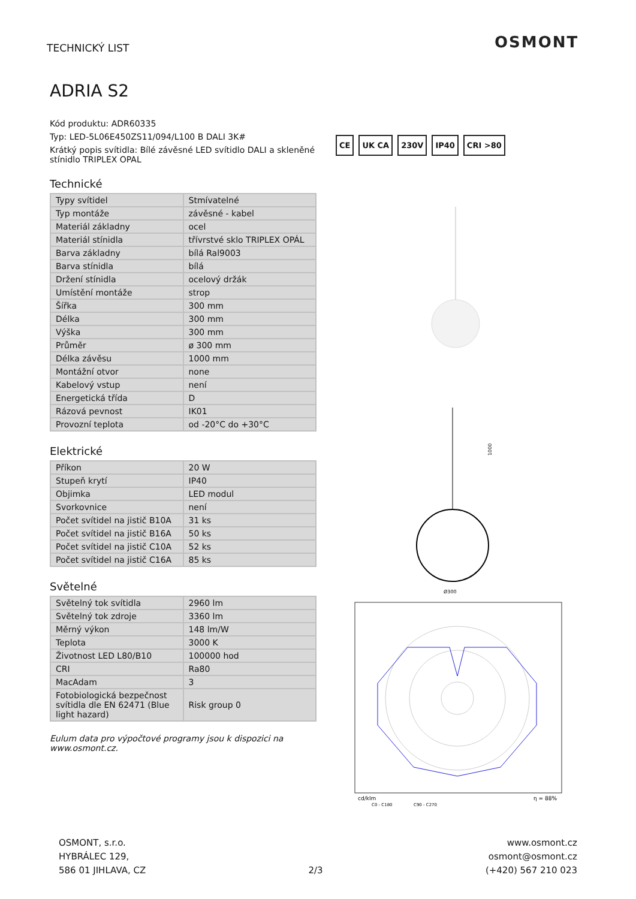TECHNICKÝ LIST OSMONT
ADRIA S2
Kód produktu: ADR60335
Typ: LED-5L06E450ZS11/094/L100 B DALI 3K#
Krátký popis svítidla: Bílé závěsné LED svítidlo DALI a skleněné stínidlo TRIPLEX OPAL
Technické
| Typy svítidel | Stmívatelné |
| Typ montáže | závěsné - kabel |
| Materiál základny | ocel |
| Materiál stínidla | třívrstvé sklo TRIPLEX OPÁL |
| Barva základny | bílá Ral9003 |
| Barva stínidla | bílá |
| Držení stínidla | ocelový držák |
| Umístění montáže | strop |
| Šířka | 300 mm |
| Délka | 300 mm |
| Výška | 300 mm |
| Průměr | ø 300 mm |
| Délka závěsu | 1000 mm |
| Montážní otvor | none |
| Kabelový vstup | není |
| Energetická třída | D |
| Rázová pevnost | IK01 |
| Provozní teplota | od -20°C do +30°C |
Elektrické
| Příkon | 20 W |
| Stupeň krytí | IP40 |
| Objimka | LED modul |
| Svorkovnice | není |
| Počet svítidel na jistič B10A | 31 ks |
| Počet svítidel na jistič B16A | 50 ks |
| Počet svítidel na jistič C10A | 52 ks |
| Počet svítidel na jistič C16A | 85 ks |
Světelné
| Světelný tok svítidla | 2960 lm |
| Světelný tok zdroje | 3360 lm |
| Měrný výkon | 148 lm/W |
| Teplota | 3000 K |
| Životnost LED L80/B10 | 100000 hod |
| CRI | Ra80 |
| MacAdam | 3 |
| Fotobiologická bezpečnost svítidla dle EN 62471 (Blue light hazard) | Risk group 0 |
Eulum data pro výpočtové programy jsou k dispozici na www.osmont.cz.
CE UK CA 230V IP40 CRI >80
Ø300
1000
cd/klm
C0 - C180
C90 - C270
η = 88%
OSMONT, s.r.o.
HYBRÁLEC 129,
586 01 JIHLAVA, CZ
2/3
www.osmont.cz
osmont@osmont.cz
(+420) 567 210 023